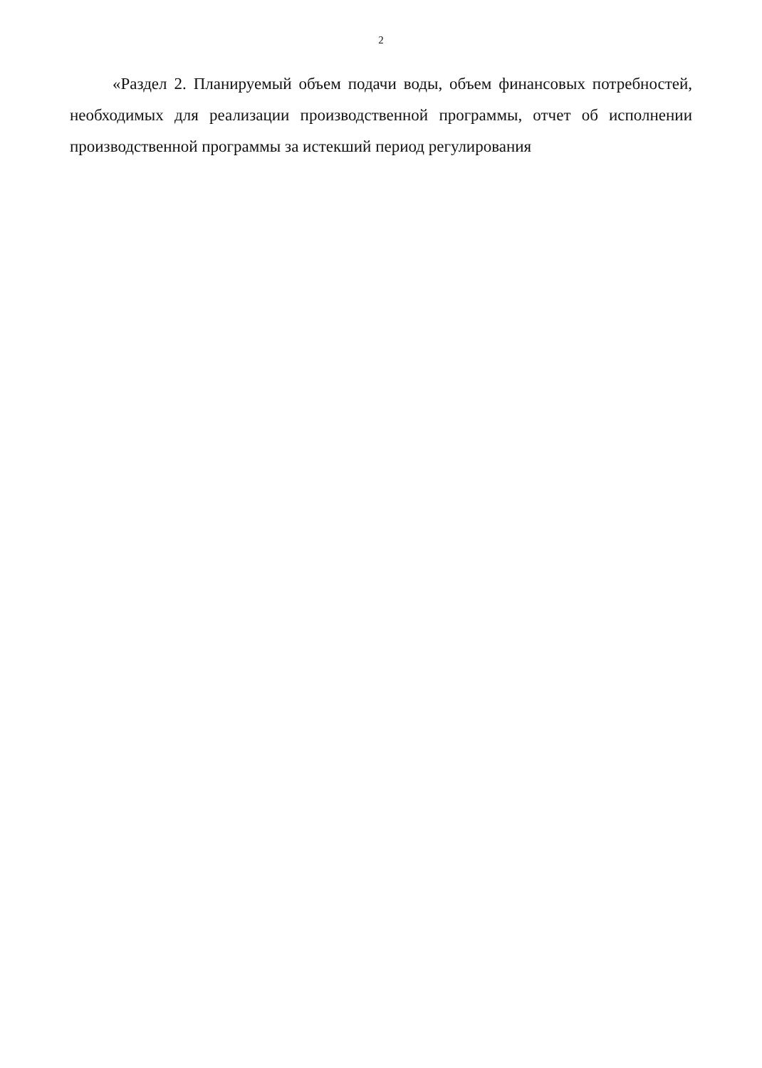2
«Раздел 2. Планируемый объем подачи воды, объем финансовых потребностей, необходимых для реализации производственной программы, отчет об исполнении производственной программы за истекший период регулирования